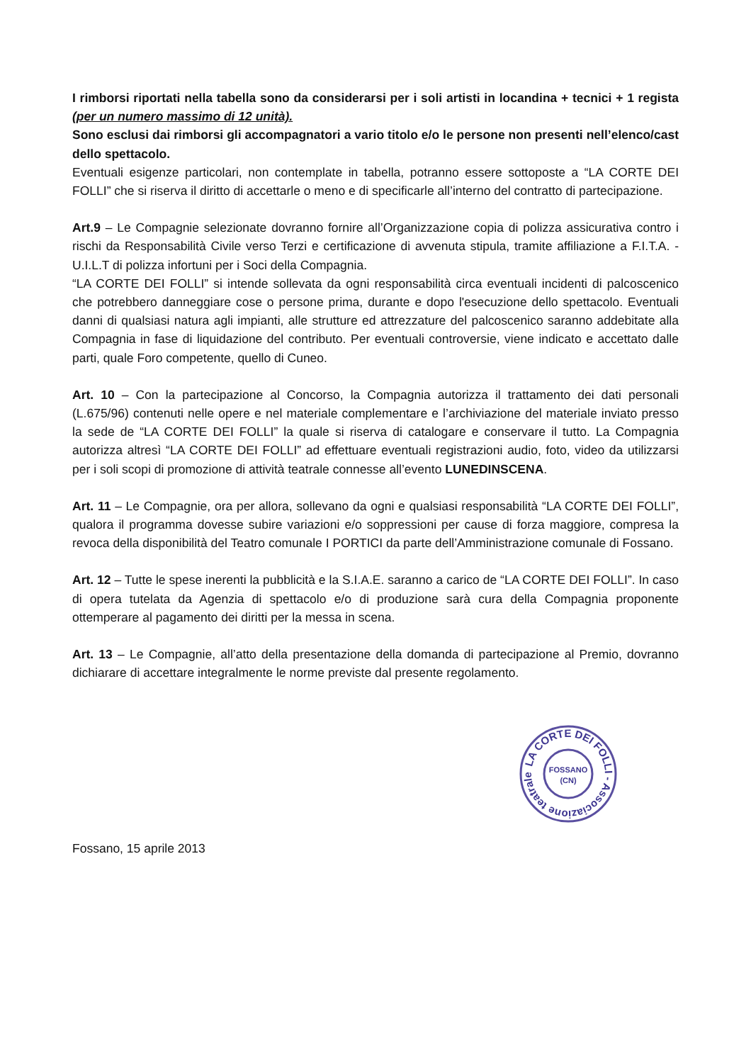I rimborsi riportati nella tabella sono da considerarsi per i soli artisti in locandina + tecnici + 1 regista (per un numero massimo di 12 unità).
Sono esclusi dai rimborsi gli accompagnatori a vario titolo e/o le persone non presenti nell’elenco/cast dello spettacolo.
Eventuali esigenze particolari, non contemplate in tabella, potranno essere sottoposte a “LA CORTE DEI FOLLI” che si riserva il diritto di accettarle o meno e di specificarle all’interno del contratto di partecipazione.
Art.9 – Le Compagnie selezionate dovranno fornire all’Organizzazione copia di polizza assicurativa contro i rischi da Responsabilità Civile verso Terzi e certificazione di avvenuta stipula, tramite affiliazione a F.I.T.A. - U.I.L.T di polizza infortuni per i Soci della Compagnia.
“LA CORTE DEI FOLLI” si intende sollevata da ogni responsabilità circa eventuali incidenti di palcoscenico che potrebbero danneggiare cose o persone prima, durante e dopo l'esecuzione dello spettacolo. Eventuali danni di qualsiasi natura agli impianti, alle strutture ed attrezzature del palcoscenico saranno addebitate alla Compagnia in fase di liquidazione del contributo. Per eventuali controversie, viene indicato e accettato dalle parti, quale Foro competente, quello di Cuneo.
Art. 10 – Con la partecipazione al Concorso, la Compagnia autorizza il trattamento dei dati personali (L.675/96) contenuti nelle opere e nel materiale complementare e l’archiviazione del materiale inviato presso la sede de “LA CORTE DEI FOLLI” la quale si riserva di catalogare e conservare il tutto. La Compagnia autorizza altresì “LA CORTE DEI FOLLI” ad effettuare eventuali registrazioni audio, foto, video da utilizzarsi per i soli scopi di promozione di attività teatrale connesse all’evento LUNEDINSCENA.
Art. 11 – Le Compagnie, ora per allora, sollevano da ogni e qualsiasi responsabilità “LA CORTE DEI FOLLI”, qualora il programma dovesse subire variazioni e/o soppressioni per cause di forza maggiore, compresa la revoca della disponibilità del Teatro comunale I PORTICI da parte dell’Amministrazione comunale di Fossano.
Art. 12 – Tutte le spese inerenti la pubblicità e la S.I.A.E. saranno a carico de “LA CORTE DEI FOLLI”. In caso di opera tutelata da Agenzia di spettacolo e/o di produzione sarà cura della Compagnia proponente ottemperare al pagamento dei diritti per la messa in scena.
Art. 13 – Le Compagnie, all’atto della presentazione della domanda di partecipazione al Premio, dovranno dichiarare di accettare integralmente le norme previste dal presente regolamento.
LA CORTE DEI FOLLI - Associazione teatrale -
FOSSANO
(CN)
Fossano, 15 aprile 2013